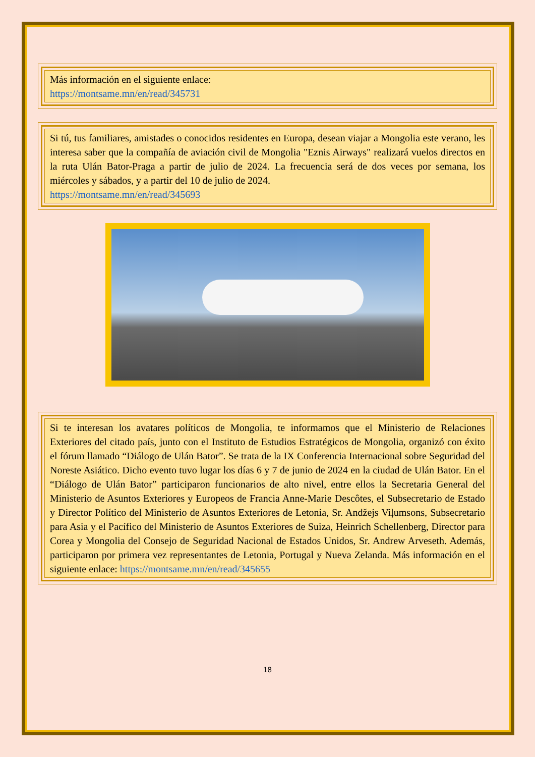Más información en el siguiente enlace:
https://montsame.mn/en/read/345731
Si tú, tus familiares, amistades o conocidos residentes en Europa, desean viajar a Mongolia este verano, les interesa saber que la compañía de aviación civil de Mongolia "Eznis Airways" realizará vuelos directos en la ruta Ulán Bator-Praga a partir de julio de 2024. La frecuencia será de dos veces por semana, los miércoles y sábados, y a partir del 10 de julio de 2024.
https://montsame.mn/en/read/345693
Si te interesan los avatares políticos de Mongolia, te informamos que el Ministerio de Relaciones Exteriores del citado país, junto con el Instituto de Estudios Estratégicos de Mongolia, organizó con éxito el fórum llamado “Diálogo de Ulán Bator”. Se trata de la IX Conferencia Internacional sobre Seguridad del Noreste Asiático. Dicho evento tuvo lugar los días 6 y 7 de junio de 2024 en la ciudad de Ulán Bator. En el “Diálogo de Ulán Bator” participaron funcionarios de alto nivel, entre ellos la Secretaria General del Ministerio de Asuntos Exteriores y Europeos de Francia Anne-Marie Descôtes, el Subsecretario de Estado y Director Político del Ministerio de Asuntos Exteriores de Letonia, Sr. Andžejs Viļumsons, Subsecretario para Asia y el Pacífico del Ministerio de Asuntos Exteriores de Suiza, Heinrich Schellenberg, Director para Corea y Mongolia del Consejo de Seguridad Nacional de Estados Unidos, Sr. Andrew Arveseth. Además, participaron por primera vez representantes de Letonia, Portugal y Nueva Zelanda. Más información en el siguiente enlace: https://montsame.mn/en/read/345655
18